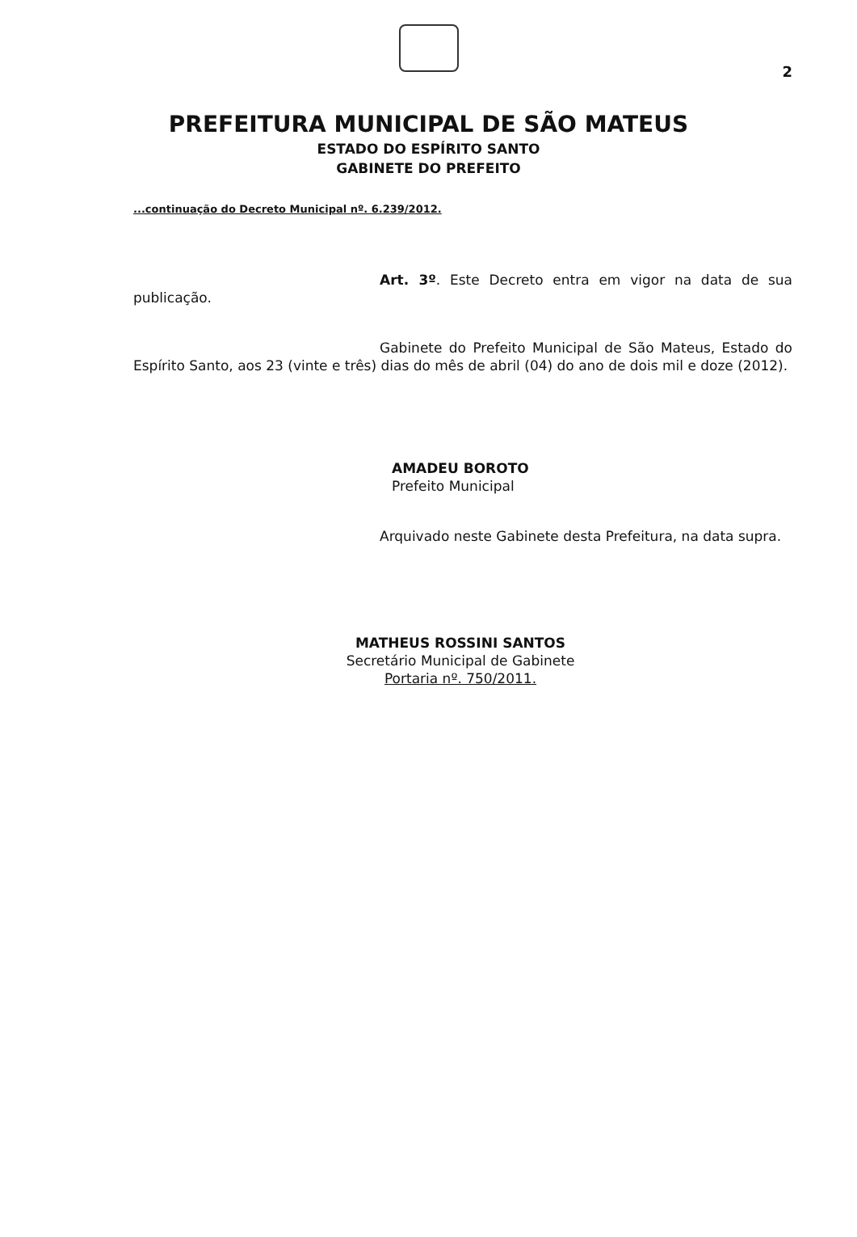2
PREFEITURA MUNICIPAL DE SÃO MATEUS
ESTADO DO ESPÍRITO SANTO
GABINETE DO PREFEITO
...continuação do Decreto Municipal nº. 6.239/2012.
Art. 3º. Este Decreto entra em vigor na data de sua publicação.
Gabinete do Prefeito Municipal de São Mateus, Estado do Espírito Santo, aos 23 (vinte e três) dias do mês de abril (04) do ano de dois mil e doze (2012).
AMADEU BOROTO
Prefeito Municipal
Arquivado neste Gabinete desta Prefeitura, na data supra.
MATHEUS ROSSINI SANTOS
Secretário Municipal de Gabinete
Portaria nº. 750/2011.